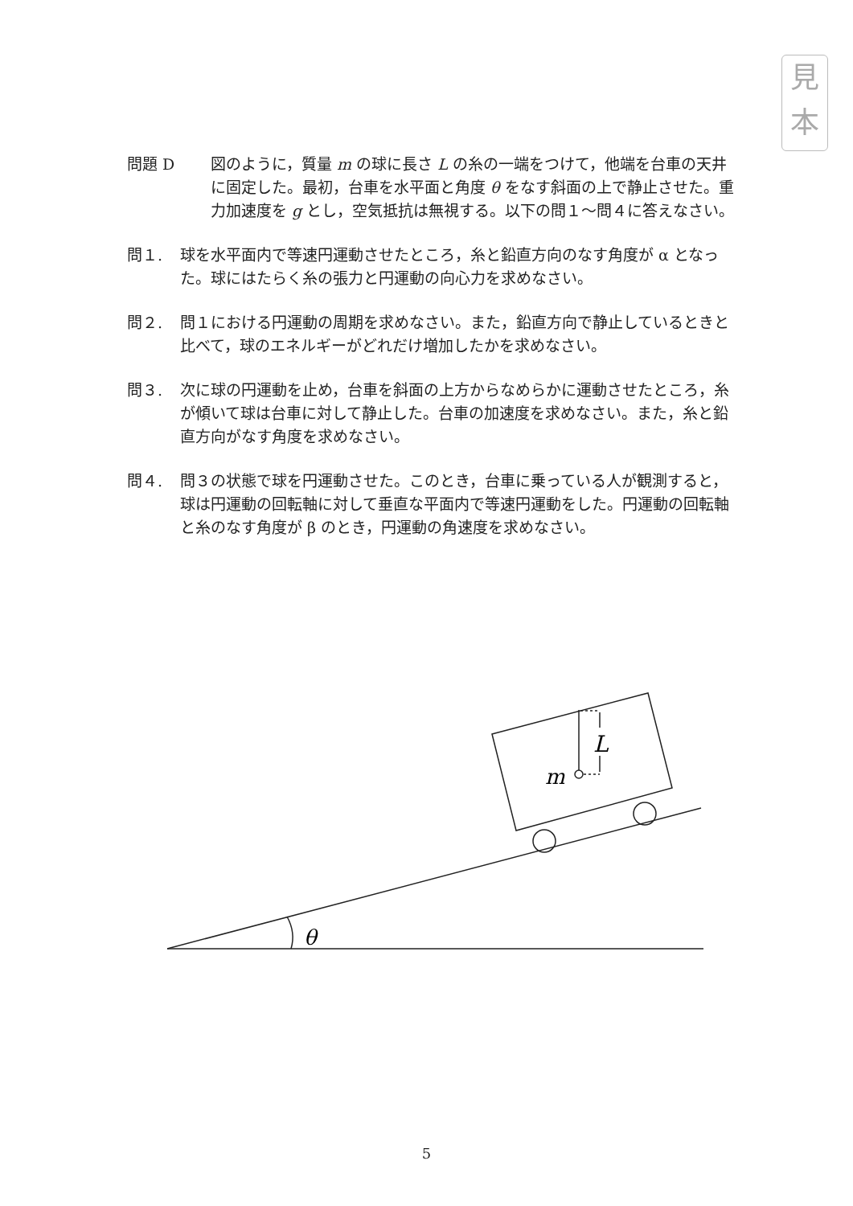見
本
問題 D 図のように，質量 m の球に長さ L の糸の一端をつけて，他端を台車の天井に固定した。最初，台車を水平面と角度 θ をなす斜面の上で静止させた。重力加速度を g とし，空気抵抗は無視する。以下の問１～問４に答えなさい。
問１. 球を水平面内で等速円運動させたところ，糸と鉛直方向のなす角度が α となった。球にはたらく糸の張力と円運動の向心力を求めなさい。
問２. 問１における円運動の周期を求めなさい。また，鉛直方向で静止しているときと比べて，球のエネルギーがどれだけ増加したかを求めなさい。
問３. 次に球の円運動を止め，台車を斜面の上方からなめらかに運動させたところ，糸が傾いて球は台車に対して静止した。台車の加速度を求めなさい。また，糸と鉛直方向がなす角度を求めなさい。
問４. 問３の状態で球を円運動させた。このとき，台車に乗っている人が観測すると，球は円運動の回転軸に対して垂直な平面内で等速円運動をした。円運動の回転軸と糸のなす角度が β のとき，円運動の角速度を求めなさい。
L
m
θ
5